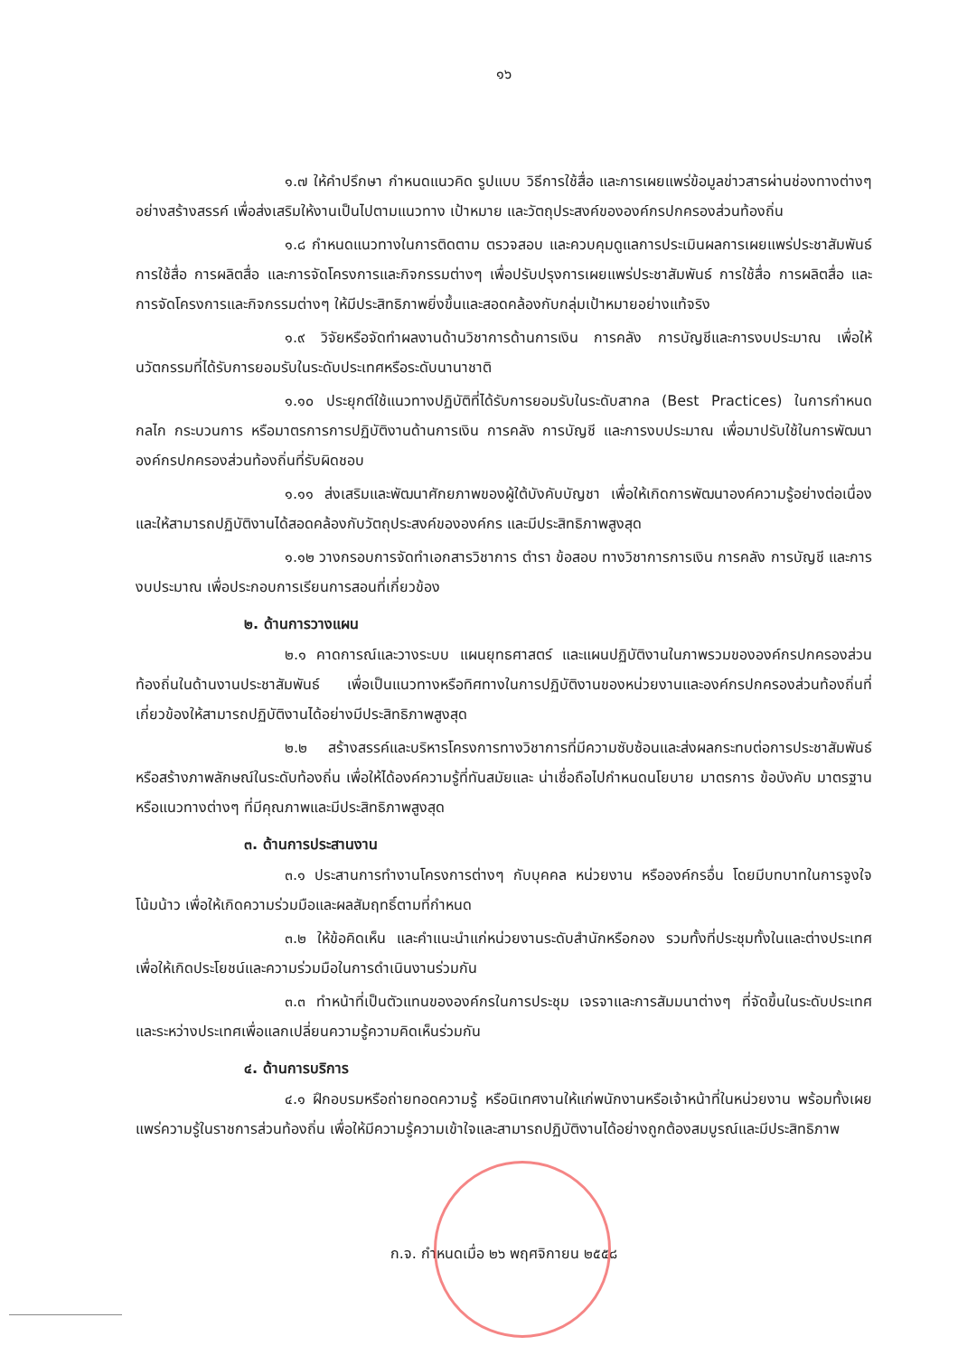๑๖
๑.๗ ให้คำปรึกษา กำหนดแนวคิด รูปแบบ วิธีการใช้สื่อ และการเผยแพร่ข้อมูลข่าวสารผ่านช่องทางต่างๆ อย่างสร้างสรรค์ เพื่อส่งเสริมให้งานเป็นไปตามแนวทาง เป้าหมาย และวัตถุประสงค์ขององค์กรปกครองส่วนท้องถิ่น
๑.๘ กำหนดแนวทางในการติดตาม ตรวจสอบ และควบคุมดูแลการประเมินผลการเผยแพร่ประชาสัมพันธ์ การใช้สื่อ การผลิตสื่อ และการจัดโครงการและกิจกรรมต่างๆ เพื่อปรับปรุงการเผยแพร่ประชาสัมพันธ์ การใช้สื่อ การผลิตสื่อ และการจัดโครงการและกิจกรรมต่างๆ ให้มีประสิทธิภาพยิ่งขึ้นและสอดคล้องกับกลุ่มเป้าหมายอย่างแท้จริง
๑.๙ วิจัยหรือจัดทำผลงานด้านวิชาการด้านการเงิน การคลัง การบัญชีและการงบประมาณ เพื่อให้นวัตกรรมที่ได้รับการยอมรับในระดับประเทศหรือระดับนานาชาติ
๑.๑๐ ประยุกต์ใช้แนวทางปฏิบัติที่ได้รับการยอมรับในระดับสากล (Best Practices) ในการกำหนดกลไก กระบวนการ หรือมาตรการการปฏิบัติงานด้านการเงิน การคลัง การบัญชี และการงบประมาณ เพื่อมาปรับใช้ในการพัฒนาองค์กรปกครองส่วนท้องถิ่นที่รับผิดชอบ
๑.๑๑ ส่งเสริมและพัฒนาศักยภาพของผู้ใต้บังคับบัญชา เพื่อให้เกิดการพัฒนาองค์ความรู้อย่างต่อเนื่องและให้สามารถปฏิบัติงานได้สอดคล้องกับวัตถุประสงค์ขององค์กร และมีประสิทธิภาพสูงสุด
๑.๑๒ วางกรอบการจัดทำเอกสารวิชาการ ตำรา ข้อสอบ ทางวิชาการการเงิน การคลัง การบัญชี และการงบประมาณ เพื่อประกอบการเรียนการสอนที่เกี่ยวข้อง
๒. ด้านการวางแผน
๒.๑ คาดการณ์และวางระบบ แผนยุทธศาสตร์ และแผนปฏิบัติงานในภาพรวมขององค์กรปกครองส่วนท้องถิ่นในด้านงานประชาสัมพันธ์ เพื่อเป็นแนวทางหรือทิศทางในการปฏิบัติงานของหน่วยงานและองค์กรปกครองส่วนท้องถิ่นที่เกี่ยวข้องให้สามารถปฏิบัติงานได้อย่างมีประสิทธิภาพสูงสุด
๒.๒ สร้างสรรค์และบริหารโครงการทางวิชาการที่มีความซับซ้อนและส่งผลกระทบต่อการประชาสัมพันธ์หรือสร้างภาพลักษณ์ในระดับท้องถิ่น เพื่อให้ได้องค์ความรู้ที่ทันสมัยและ น่าเชื่อถือไปกำหนดนโยบาย มาตรการ ข้อบังคับ มาตรฐานหรือแนวทางต่างๆ ที่มีคุณภาพและมีประสิทธิภาพสูงสุด
๓. ด้านการประสานงาน
๓.๑ ประสานการทำงานโครงการต่างๆ กับบุคคล หน่วยงาน หรือองค์กรอื่น โดยมีบทบาทในการจูงใจ โน้มน้าว เพื่อให้เกิดความร่วมมือและผลสัมฤทธิ์ตามที่กำหนด
๓.๒ ให้ข้อคิดเห็น และคำแนะนำแก่หน่วยงานระดับสำนักหรือกอง รวมทั้งที่ประชุมทั้งในและต่างประเทศ เพื่อให้เกิดประโยชน์และความร่วมมือในการดำเนินงานร่วมกัน
๓.๓ ทำหน้าที่เป็นตัวแทนขององค์กรในการประชุม เจรจาและการสัมมนาต่างๆ ที่จัดขึ้นในระดับประเทศและระหว่างประเทศเพื่อแลกเปลี่ยนความรู้ความคิดเห็นร่วมกัน
๔. ด้านการบริการ
๔.๑ ฝึกอบรมหรือถ่ายทอดความรู้ หรือนิเทศงานให้แก่พนักงานหรือเจ้าหน้าที่ในหน่วยงาน พร้อมทั้งเผยแพร่ความรู้ในราชการส่วนท้องถิ่น เพื่อให้มีความรู้ความเข้าใจและสามารถปฏิบัติงานได้อย่างถูกต้องสมบูรณ์และมีประสิทธิภาพ
ก.จ. กำหนดเมื่อ ๒๖ พฤศจิกายน ๒๕๕๘